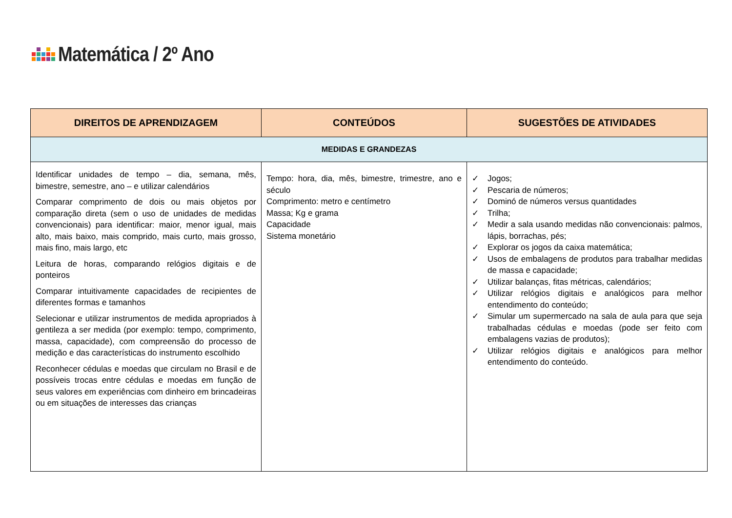Matemática / 2º Ano
| DIREITOS DE APRENDIZAGEM | CONTEÚDOS | SUGESTÕES DE ATIVIDADES |
| --- | --- | --- |
| MEDIDAS E GRANDEZAS | | |
| Identificar unidades de tempo – dia, semana, mês, bimestre, semestre, ano – e utilizar calendários Comparar comprimento de dois ou mais objetos por comparação direta (sem o uso de unidades de medidas convencionais) para identificar: maior, menor igual, mais alto, mais baixo, mais comprido, mais curto, mais grosso, mais fino, mais largo, etc Leitura de horas, comparando relógios digitais e de ponteiros Comparar intuitivamente capacidades de recipientes de diferentes formas e tamanhos Selecionar e utilizar instrumentos de medida apropriados à gentileza a ser medida (por exemplo: tempo, comprimento, massa, capacidade), com compreensão do processo de medição e das características do instrumento escolhido Reconhecer cédulas e moedas que circulam no Brasil e de possíveis trocas entre cédulas e moedas em função de seus valores em experiências com dinheiro em brincadeiras ou em situações de interesses das crianças | Tempo: hora, dia, mês, bimestre, trimestre, ano e século Comprimento: metro e centímetro Massa; Kg e grama Capacidade Sistema monetário | ✓ Jogos; ✓ Pescaria de números; ✓ Dominó de números versus quantidades ✓ Trilha; ✓ Medir a sala usando medidas não convencionais: palmos, lápis, borrachas, pés; ✓ Explorar os jogos da caixa matemática; ✓ Usos de embalagens de produtos para trabalhar medidas de massa e capacidade; ✓ Utilizar balanças, fitas métricas, calendários; ✓ Utilizar relógios digitais e analógicos para melhor entendimento do conteúdo; ✓ Simular um supermercado na sala de aula para que seja trabalhadas cédulas e moedas (pode ser feito com embalagens vazias de produtos); ✓ Utilizar relógios digitais e analógicos para melhor entendimento do conteúdo. |